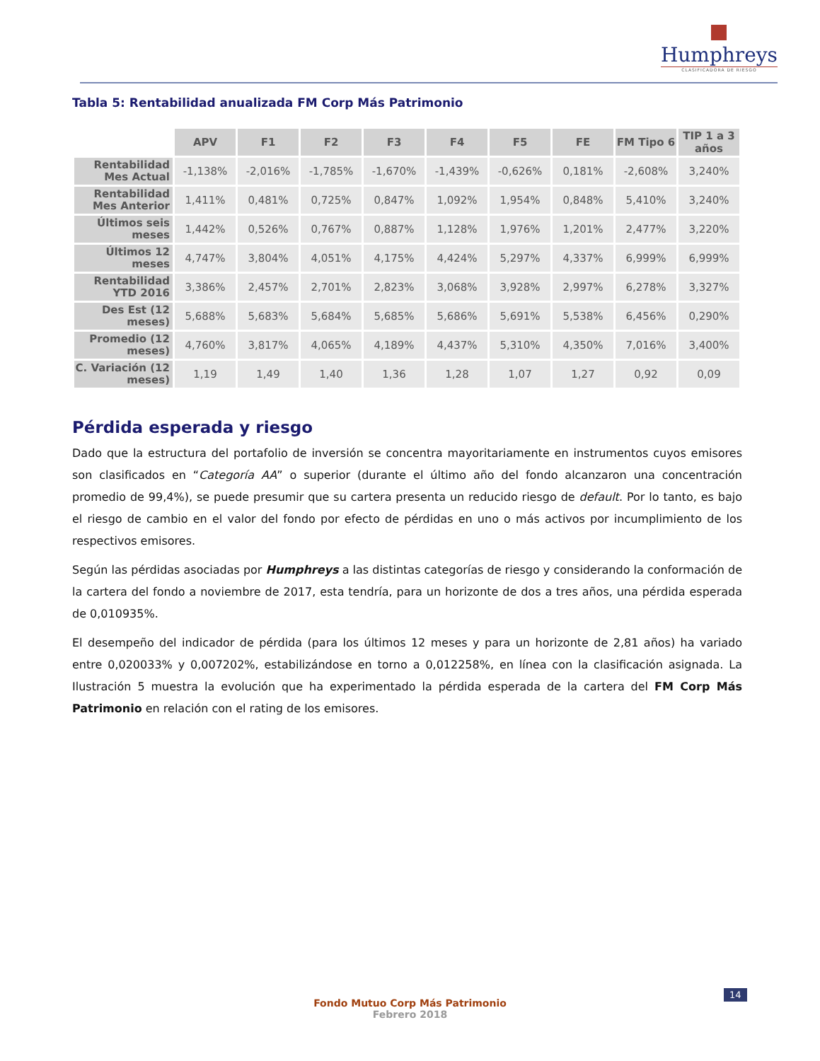Humphreys
CLASIFICADORA DE RIESGO
Tabla 5: Rentabilidad anualizada FM Corp Más Patrimonio
| | APV | F1 | F2 | F3 | F4 | F5 | FE | FM Tipo 6 | TIP 1 a 3 años |
| Rentabilidad Mes Actual | -1,138% | -2,016% | -1,785% | -1,670% | -1,439% | -0,626% | 0,181% | -2,608% | 3,240% |
| Rentabilidad Mes Anterior | 1,411% | 0,481% | 0,725% | 0,847% | 1,092% | 1,954% | 0,848% | 5,410% | 3,240% |
| Últimos seis meses | 1,442% | 0,526% | 0,767% | 0,887% | 1,128% | 1,976% | 1,201% | 2,477% | 3,220% |
| Últimos 12 meses | 4,747% | 3,804% | 4,051% | 4,175% | 4,424% | 5,297% | 4,337% | 6,999% | 6,999% |
| Rentabilidad YTD 2016 | 3,386% | 2,457% | 2,701% | 2,823% | 3,068% | 3,928% | 2,997% | 6,278% | 3,327% |
| Des Est (12 meses) | 5,688% | 5,683% | 5,684% | 5,685% | 5,686% | 5,691% | 5,538% | 6,456% | 0,290% |
| Promedio (12 meses) | 4,760% | 3,817% | 4,065% | 4,189% | 4,437% | 5,310% | 4,350% | 7,016% | 3,400% |
| C. Variación (12 meses) | 1,19 | 1,49 | 1,40 | 1,36 | 1,28 | 1,07 | 1,27 | 0,92 | 0,09 |
Pérdida esperada y riesgo
Dado que la estructura del portafolio de inversión se concentra mayoritariamente en instrumentos cuyos emisores son clasificados en “Categoría AA” o superior (durante el último año del fondo alcanzaron una concentración promedio de 99,4%), se puede presumir que su cartera presenta un reducido riesgo de default. Por lo tanto, es bajo el riesgo de cambio en el valor del fondo por efecto de pérdidas en uno o más activos por incumplimiento de los respectivos emisores.
Según las pérdidas asociadas por Humphreys a las distintas categorías de riesgo y considerando la conformación de la cartera del fondo a noviembre de 2017, esta tendría, para un horizonte de dos a tres años, una pérdida esperada de 0,010935%.
El desempeño del indicador de pérdida (para los últimos 12 meses y para un horizonte de 2,81 años) ha variado entre 0,020033% y 0,007202%, estabilizándose en torno a 0,012258%, en línea con la clasificación asignada. La Ilustración 5 muestra la evolución que ha experimentado la pérdida esperada de la cartera del FM Corp Más Patrimonio en relación con el rating de los emisores.
14
Fondo Mutuo Corp Más Patrimonio
Febrero 2018